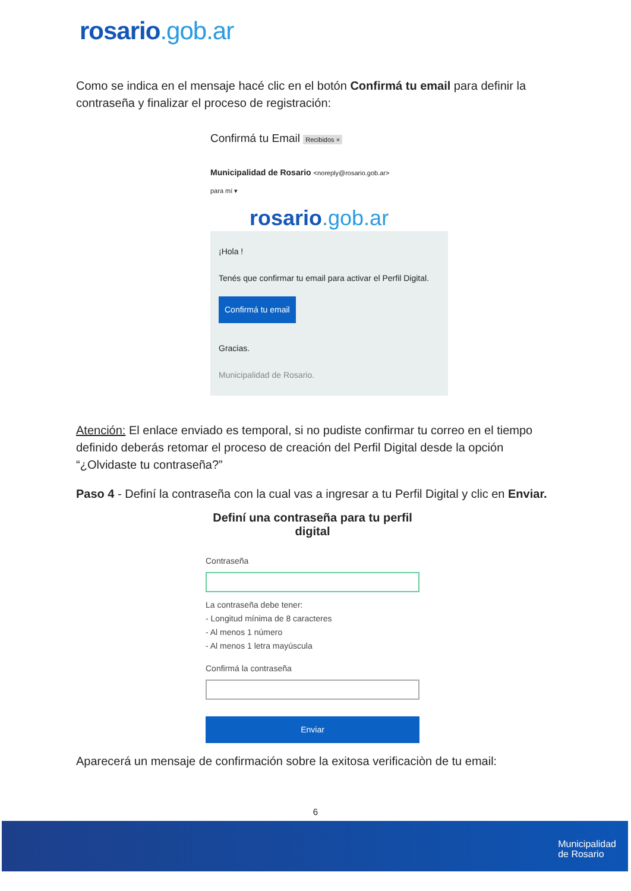rosario.gob.ar
Como se indica en el mensaje hacé clic en el botón Confirmá tu email para definir la contraseña y finalizar el proceso de registración:
Confirmá tu Email Recibidos ×
Municipalidad de Rosario <noreply@rosario.gob.ar>
para mí ▾
rosario.gob.ar
¡Hola !
Tenés que confirmar tu email para activar el Perfil Digital.
Confirmá tu email
Gracias.
Municipalidad de Rosario.
Atención: El enlace enviado es temporal, si no pudiste confirmar tu correo en el tiempo definido deberás retomar el proceso de creación del Perfil Digital desde la opción “¿Olvidaste tu contraseña?”
Paso 4 - Definí la contraseña con la cual vas a ingresar a tu Perfil Digital y clic en Enviar.
Definí una contraseña para tu perfil digital
Contraseña
La contraseña debe tener:
- Longitud mínima de 8 caracteres
- Al menos 1 número
- Al menos 1 letra mayúscula
Confirmá la contraseña
Enviar
Aparecerá un mensaje de confirmación sobre la exitosa verificaciòn de tu email:
6
Municipalidad
de Rosario